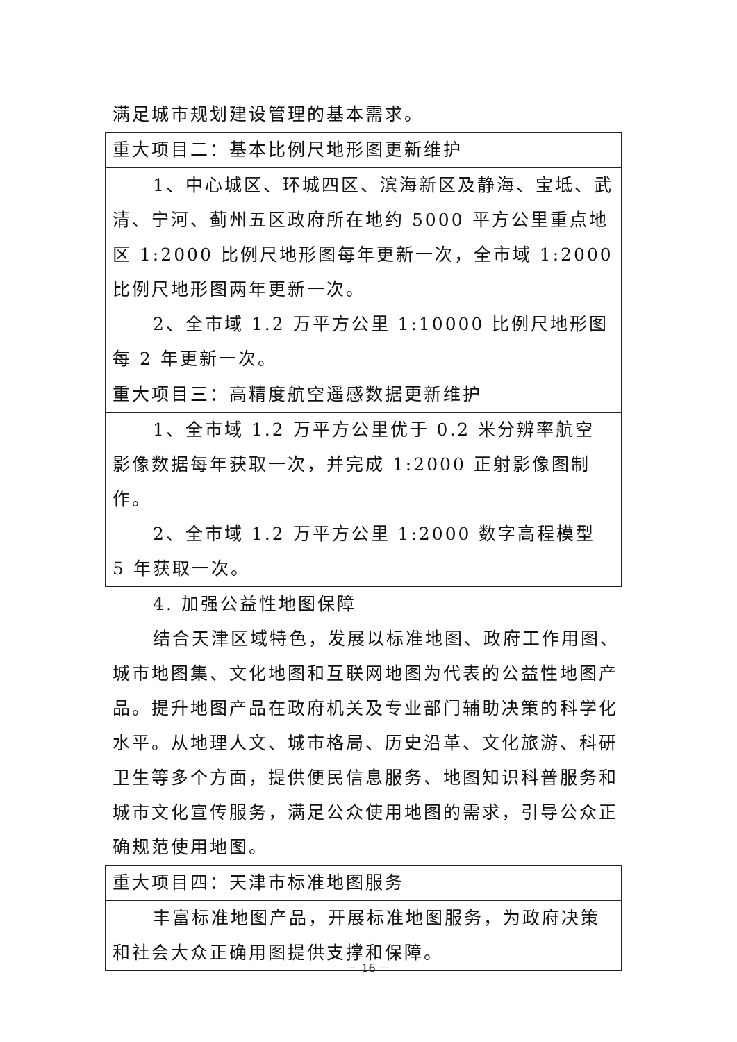满足城市规划建设管理的基本需求。
| 重大项目二：基本比例尺地形图更新维护 |
| 1、中心城区、环城四区、滨海新区及静海、宝坻、武清、宁河、蓟州五区政府所在地约 5000 平方公里重点地区 1:2000 比例尺地形图每年更新一次，全市域 1:2000 比例尺地形图两年更新一次。 2、全市域 1.2 万平方公里 1:10000 比例尺地形图每 2 年更新一次。 |
| 重大项目三：高精度航空遥感数据更新维护 |
| 1、全市域 1.2 万平方公里优于 0.2 米分辨率航空影像数据每年获取一次，并完成 1:2000 正射影像图制作。 2、全市域 1.2 万平方公里 1:2000 数字高程模型 5 年获取一次。 |
4. 加强公益性地图保障
结合天津区域特色，发展以标准地图、政府工作用图、城市地图集、文化地图和互联网地图为代表的公益性地图产品。提升地图产品在政府机关及专业部门辅助决策的科学化水平。从地理人文、城市格局、历史沿革、文化旅游、科研卫生等多个方面，提供便民信息服务、地图知识科普服务和城市文化宣传服务，满足公众使用地图的需求，引导公众正确规范使用地图。
| 重大项目四：天津市标准地图服务 |
| 丰富标准地图产品，开展标准地图服务，为政府决策和社会大众正确用图提供支撑和保障。 |
－ 16 －